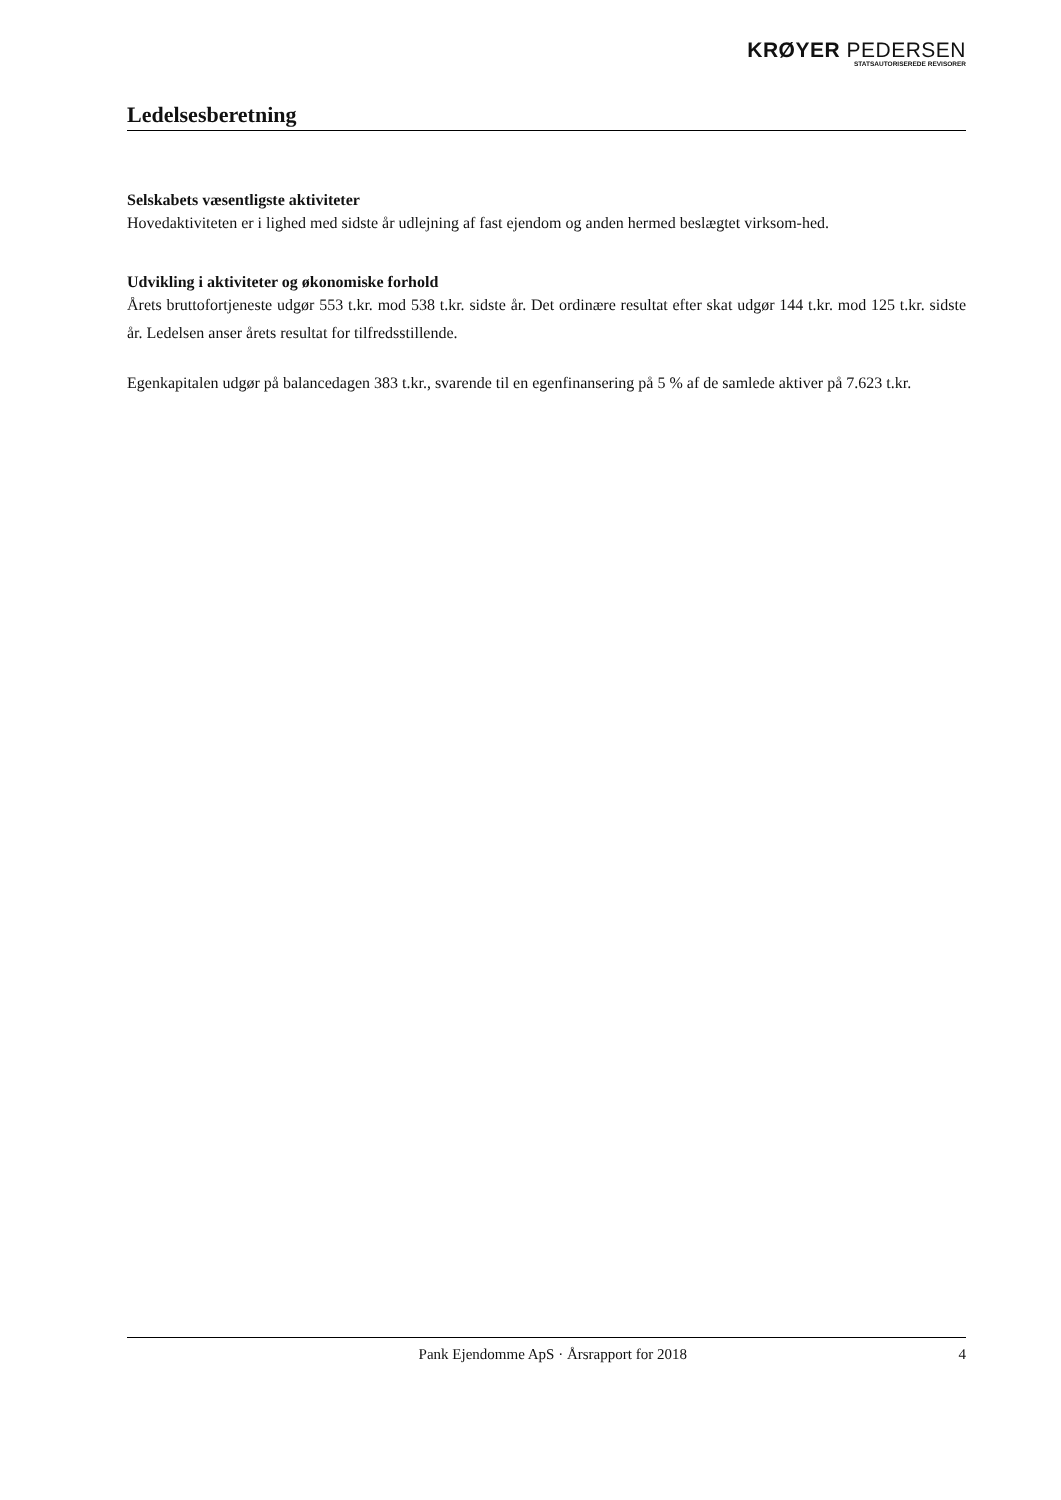KRØYER PEDERSEN
STATSAUTORISEREDE REVISORER
Ledelsesberetning
Selskabets væsentligste aktiviteter
Hovedaktiviteten er i lighed med sidste år udlejning af fast ejendom og anden hermed beslægtet virksom-hed.
Udvikling i aktiviteter og økonomiske forhold
Årets bruttofortjeneste udgør 553 t.kr. mod 538 t.kr. sidste år. Det ordinære resultat efter skat udgør 144 t.kr. mod 125 t.kr. sidste år. Ledelsen anser årets resultat for tilfredsstillende.
Egenkapitalen udgør på balancedagen 383 t.kr., svarende til en egenfinansering på 5 % af de samlede aktiver på 7.623 t.kr.
Pank Ejendomme ApS · Årsrapport for 2018 4